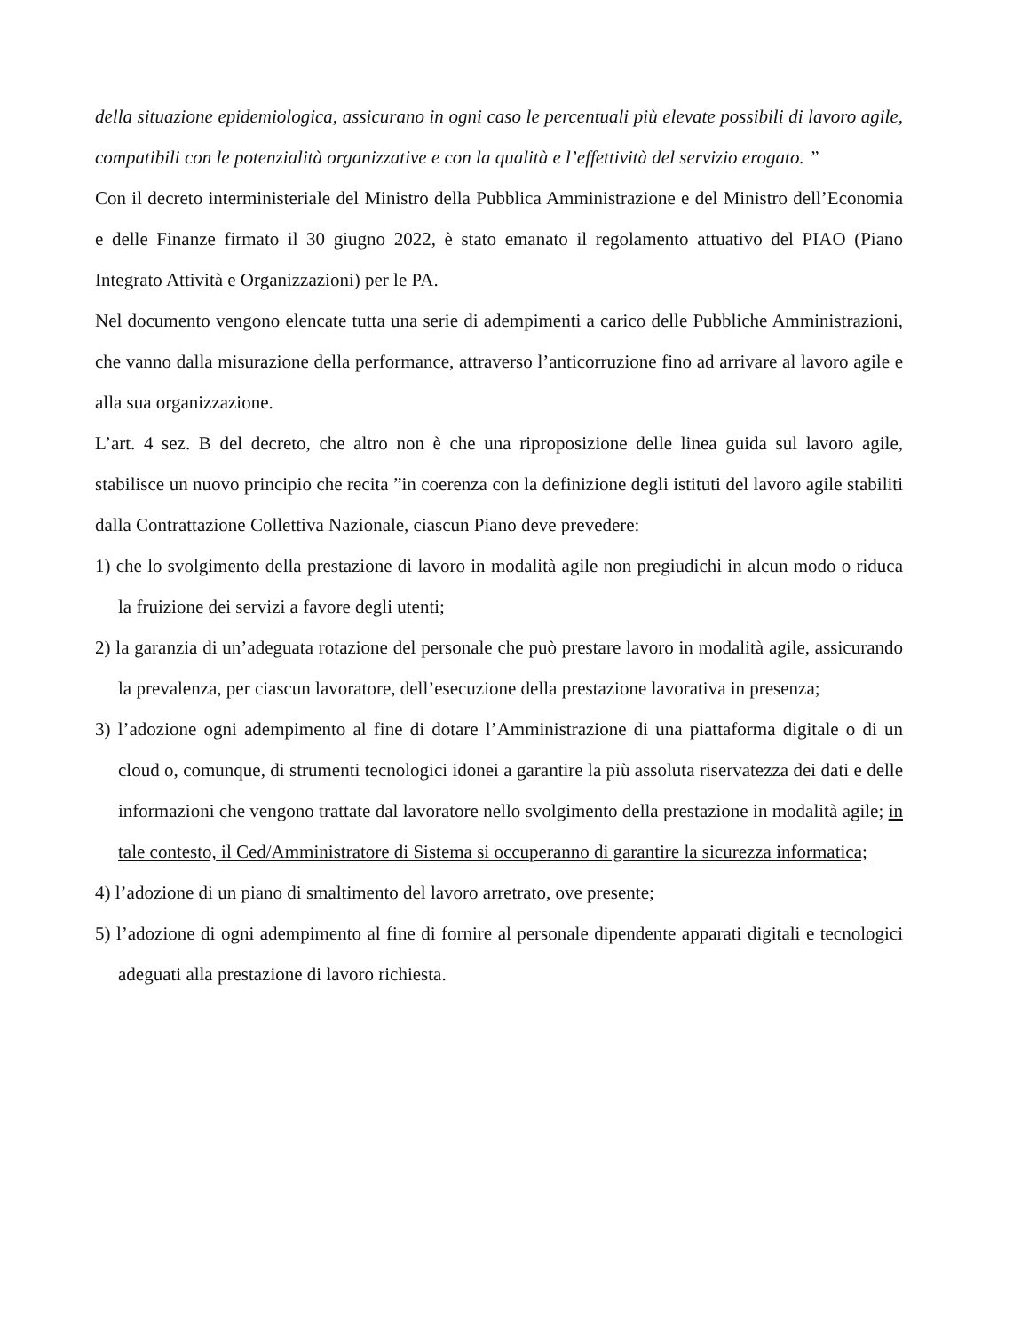della situazione epidemiologica, assicurano in ogni caso le percentuali più elevate possibili di lavoro agile, compatibili con le potenzialità organizzative e con la qualità e l’effettività del servizio erogato. ”
Con il decreto interministeriale del Ministro della Pubblica Amministrazione e del Ministro dell’Economia e delle Finanze firmato il 30 giugno 2022, è stato emanato il regolamento attuativo del PIAO (Piano Integrato Attività e Organizzazioni) per le PA.
Nel documento vengono elencate tutta una serie di adempimenti a carico delle Pubbliche Amministrazioni, che vanno dalla misurazione della performance, attraverso l’anticorruzione fino ad arrivare al lavoro agile e alla sua organizzazione.
L’art. 4 sez. B del decreto, che altro non è che una riproposizione delle linea guida sul lavoro agile, stabilisce un nuovo principio che recita ”in coerenza con la definizione degli istituti del lavoro agile stabiliti dalla Contrattazione Collettiva Nazionale, ciascun Piano deve prevedere:
1) che lo svolgimento della prestazione di lavoro in modalità agile non pregiudichi in alcun modo o riduca la fruizione dei servizi a favore degli utenti;
2) la garanzia di un’adeguata rotazione del personale che può prestare lavoro in modalità agile, assicurando la prevalenza, per ciascun lavoratore, dell’esecuzione della prestazione lavorativa in presenza;
3) l’adozione ogni adempimento al fine di dotare l’Amministrazione di una piattaforma digitale o di un cloud o, comunque, di strumenti tecnologici idonei a garantire la più assoluta riservatezza dei dati e delle informazioni che vengono trattate dal lavoratore nello svolgimento della prestazione in modalità agile; in tale contesto, il Ced/Amministratore di Sistema si occuperanno di garantire la sicurezza informatica;
4) l’adozione di un piano di smaltimento del lavoro arretrato, ove presente;
5) l’adozione di ogni adempimento al fine di fornire al personale dipendente apparati digitali e tecnologici adeguati alla prestazione di lavoro richiesta.